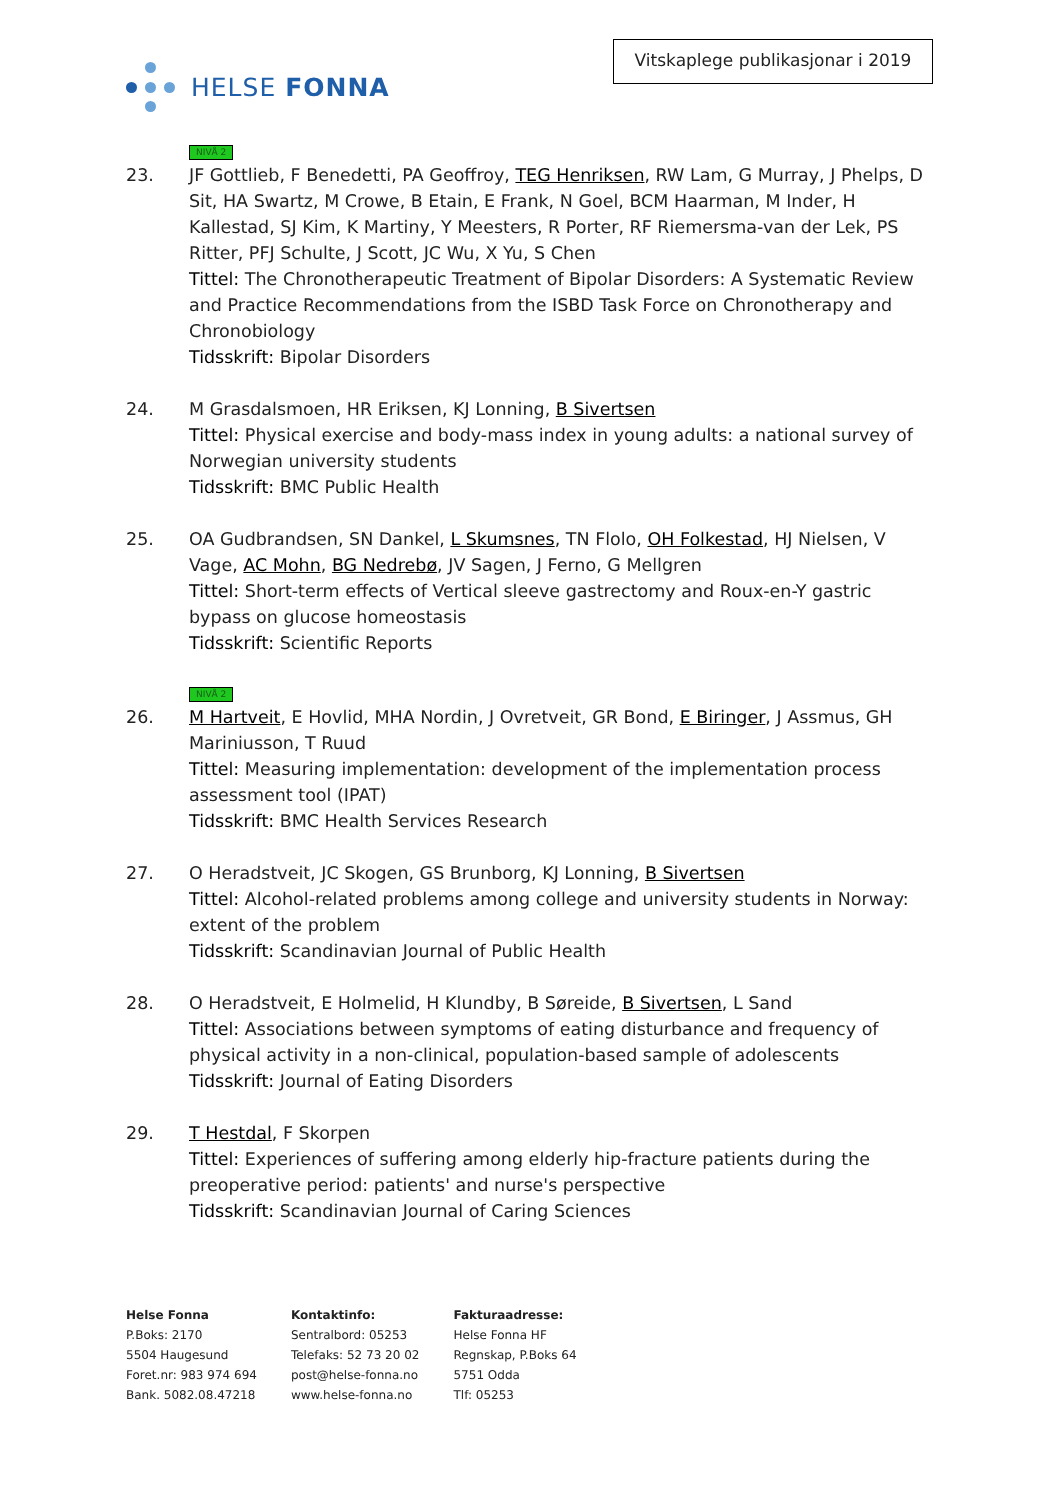HELSE FONNA
Vitskaplege publikasjonar i 2019
NIVÅ 2
23. JF Gottlieb, F Benedetti, PA Geoffroy, TEG Henriksen, RW Lam, G Murray, J Phelps, D Sit, HA Swartz, M Crowe, B Etain, E Frank, N Goel, BCM Haarman, M Inder, H Kallestad, SJ Kim, K Martiny, Y Meesters, R Porter, RF Riemersma-van der Lek, PS Ritter, PFJ Schulte, J Scott, JC Wu, X Yu, S Chen
Tittel: The Chronotherapeutic Treatment of Bipolar Disorders: A Systematic Review and Practice Recommendations from the ISBD Task Force on Chronotherapy and Chronobiology
Tidsskrift: Bipolar Disorders
24. M Grasdalsmoen, HR Eriksen, KJ Lonning, B Sivertsen
Tittel: Physical exercise and body-mass index in young adults: a national survey of Norwegian university students
Tidsskrift: BMC Public Health
25. OA Gudbrandsen, SN Dankel, L Skumsnes, TN Flolo, OH Folkestad, HJ Nielsen, V Vage, AC Mohn, BG Nedrebø, JV Sagen, J Ferno, G Mellgren
Tittel: Short-term effects of Vertical sleeve gastrectomy and Roux-en-Y gastric bypass on glucose homeostasis
Tidsskrift: Scientific Reports
NIVÅ 2
26. M Hartveit, E Hovlid, MHA Nordin, J Ovretveit, GR Bond, E Biringer, J Assmus, GH Mariniusson, T Ruud
Tittel: Measuring implementation: development of the implementation process assessment tool (IPAT)
Tidsskrift: BMC Health Services Research
27. O Heradstveit, JC Skogen, GS Brunborg, KJ Lonning, B Sivertsen
Tittel: Alcohol-related problems among college and university students in Norway: extent of the problem
Tidsskrift: Scandinavian Journal of Public Health
28. O Heradstveit, E Holmelid, H Klundby, B Søreide, B Sivertsen, L Sand
Tittel: Associations between symptoms of eating disturbance and frequency of physical activity in a non-clinical, population-based sample of adolescents
Tidsskrift: Journal of Eating Disorders
29. T Hestdal, F Skorpen
Tittel: Experiences of suffering among elderly hip-fracture patients during the preoperative period: patients' and nurse's perspective
Tidsskrift: Scandinavian Journal of Caring Sciences
Helse Fonna
P.Boks: 2170
5504 Haugesund
Foret.nr: 983 974 694
Bank. 5082.08.47218
Kontaktinfo:
Sentralbord: 05253
Telefaks: 52 73 20 02
post@helse-fonna.no
www.helse-fonna.no
Fakturaadresse:
Helse Fonna HF
Regnskap, P.Boks 64
5751 Odda
Tlf: 05253